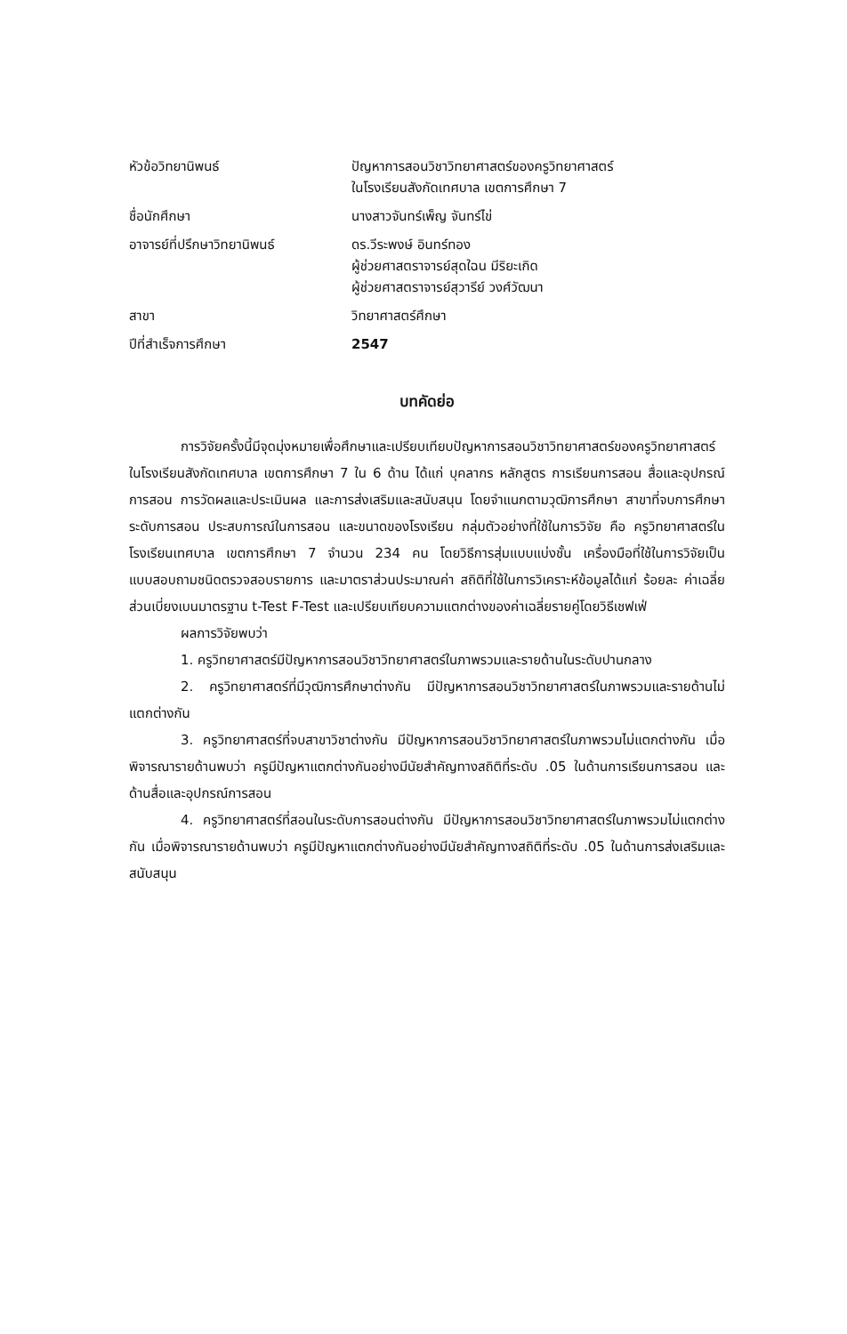หัวข้อวิทยานิพนธ์
ปัญหาการสอนวิชาวิทยาศาสตร์ของครูวิทยาศาสตร์
ในโรงเรียนสังกัดเทศบาล เขตการศึกษา 7
ชื่อนักศึกษา
นางสาวจันทร์เพ็ญ จันทร์ไข่
อาจารย์ที่ปรึกษาวิทยานิพนธ์
ดร.วีระพงษ์ อินทร์ทอง
ผู้ช่วยศาสตราจารย์สุดใฉน มีริยะเกิด
ผู้ช่วยศาสตราจารย์สุวารีย์ วงศ์วัฒนา
สาขา
วิทยาศาสตร์ศึกษา
ปีที่สำเร็จการศึกษา
2547
บทคัดย่อ
การวิจัยครั้งนี้มีจุดมุ่งหมายเพื่อศึกษาและเปรียบเทียบปัญหาการสอนวิชาวิทยาศาสตร์ของครูวิทยาศาสตร์ในโรงเรียนสังกัดเทศบาล เขตการศึกษา 7 ใน 6 ด้าน ได้แก่ บุคลากร หลักสูตร การเรียนการสอน สื่อและอุปกรณ์การสอน การวัดผลและประเมินผล และการส่งเสริมและสนับสนุน โดยจำแนกตามวุฒิการศึกษา สาขาที่จบการศึกษา ระดับการสอน ประสบการณ์ในการสอน และขนาดของโรงเรียน กลุ่มตัวอย่างที่ใช้ในการวิจัย คือ ครูวิทยาศาสตร์ในโรงเรียนเทศบาล เขตการศึกษา 7 จำนวน 234 คน โดยวิธีการสุ่มแบบแบ่งชั้น เครื่องมือที่ใช้ในการวิจัยเป็นแบบสอบถามชนิดตรวจสอบรายการ และมาตราส่วนประมาณค่า สถิติที่ใช้ในการวิเคราะห์ข้อมูลได้แก่ ร้อยละ ค่าเฉลี่ย ส่วนเบี่ยงเบนมาตรฐาน t-Test F-Test และเปรียบเทียบความแตกต่างของค่าเฉลี่ยรายคู่โดยวิธีเชฟเฟ่
ผลการวิจัยพบว่า
1. ครูวิทยาศาสตร์มีปัญหาการสอนวิชาวิทยาศาสตร์ในภาพรวมและรายด้านในระดับปานกลาง
2. ครูวิทยาศาสตร์ที่มีวุฒิการศึกษาต่างกัน มีปัญหาการสอนวิชาวิทยาศาสตร์ในภาพรวมและรายด้านไม่แตกต่างกัน
3. ครูวิทยาศาสตร์ที่จบสาขาวิชาต่างกัน มีปัญหาการสอนวิชาวิทยาศาสตร์ในภาพรวมไม่แตกต่างกัน เมื่อพิจารณารายด้านพบว่า ครูมีปัญหาแตกต่างกันอย่างมีนัยสำคัญทางสถิติที่ระดับ .05 ในด้านการเรียนการสอน และด้านสื่อและอุปกรณ์การสอน
4. ครูวิทยาศาสตร์ที่สอนในระดับการสอนต่างกัน มีปัญหาการสอนวิชาวิทยาศาสตร์ในภาพรวมไม่แตกต่างกัน เมื่อพิจารณารายด้านพบว่า ครูมีปัญหาแตกต่างกันอย่างมีนัยสำคัญทางสถิติที่ระดับ .05 ในด้านการส่งเสริมและสนับสนุน